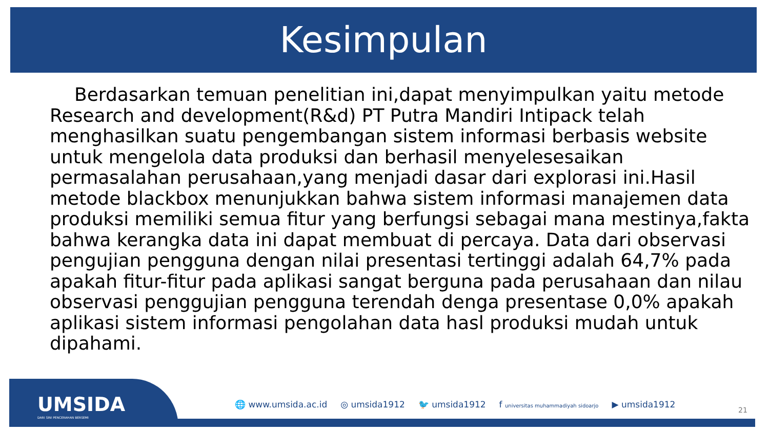Kesimpulan
Berdasarkan temuan penelitian ini,dapat menyimpulkan yaitu metode Research and development(R&d) PT Putra Mandiri Intipack telah menghasilkan suatu pengembangan sistem informasi berbasis website untuk mengelola data produksi dan berhasil menyelesesaikan permasalahan perusahaan,yang menjadi dasar dari explorasi ini.Hasil metode blackbox menunjukkan bahwa sistem informasi manajemen data produksi memiliki semua fitur yang berfungsi sebagai mana mestinya,fakta bahwa kerangka data ini dapat membuat di percaya. Data dari observasi pengujian pengguna dengan nilai presentasi tertinggi adalah 64,7% pada apakah fitur-fitur pada aplikasi sangat berguna pada perusahaan dan nilau observasi penggujian pengguna terendah denga presentase 0,0% apakah aplikasi sistem informasi pengolahan data hasl produksi mudah untuk dipahami.
UMSIDA
DARI SINI PENCERAHAN BERSEMI
🌐 www.umsida.ac.id ◎ umsida1912 🐦 umsida1912 f universitas muhammadiyah sidoarjo ▶ umsida1912
21